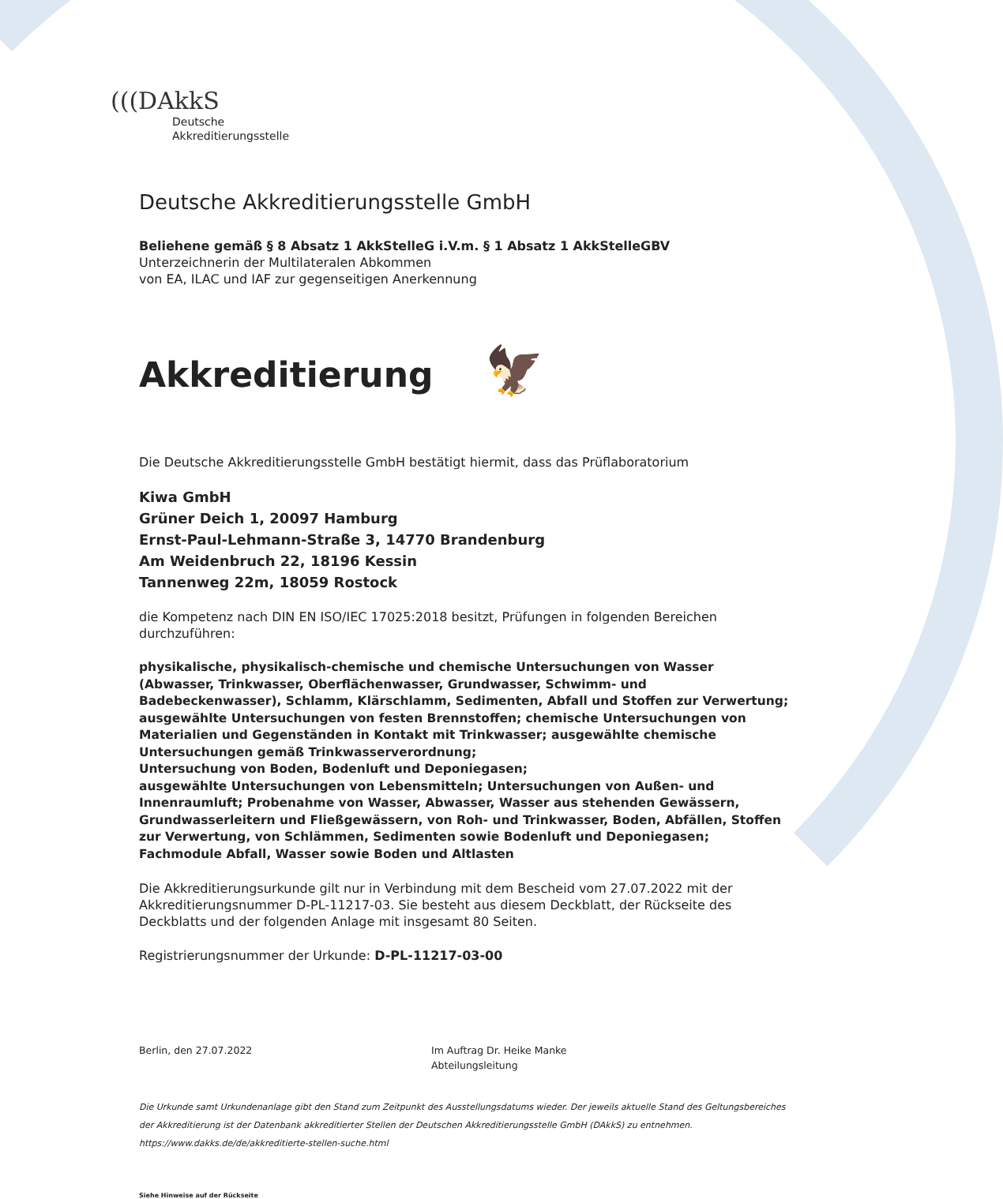(((DAkkS
Deutsche
Akkreditierungsstelle
Deutsche Akkreditierungsstelle GmbH
Beliehene gemäß § 8 Absatz 1 AkkStelleG i.V.m. § 1 Absatz 1 AkkStelleGBV
Unterzeichnerin der Multilateralen Abkommen
von EA, ILAC und IAF zur gegenseitigen Anerkennung
Akkreditierung 🦅
Die Deutsche Akkreditierungsstelle GmbH bestätigt hiermit, dass das Prüflaboratorium
Kiwa GmbH
Grüner Deich 1, 20097 Hamburg
Ernst-Paul-Lehmann-Straße 3, 14770 Brandenburg
Am Weidenbruch 22, 18196 Kessin
Tannenweg 22m, 18059 Rostock
die Kompetenz nach DIN EN ISO/IEC 17025:2018 besitzt, Prüfungen in folgenden Bereichen durchzuführen:
physikalische, physikalisch-chemische und chemische Untersuchungen von Wasser (Abwasser, Trinkwasser, Oberflächenwasser, Grundwasser, Schwimm- und Badebeckenwasser), Schlamm, Klärschlamm, Sedimenten, Abfall und Stoffen zur Verwertung; ausgewählte Untersuchungen von festen Brennstoffen; chemische Untersuchungen von Materialien und Gegenständen in Kontakt mit Trinkwasser; ausgewählte chemische Untersuchungen gemäß Trinkwasserverordnung;
Untersuchung von Boden, Bodenluft und Deponiegasen;
ausgewählte Untersuchungen von Lebensmitteln; Untersuchungen von Außen- und Innenraumluft; Probenahme von Wasser, Abwasser, Wasser aus stehenden Gewässern, Grundwasserleitern und Fließgewässern, von Roh- und Trinkwasser, Boden, Abfällen, Stoffen zur Verwertung, von Schlämmen, Sedimenten sowie Bodenluft und Deponiegasen;
Fachmodule Abfall, Wasser sowie Boden und Altlasten
Die Akkreditierungsurkunde gilt nur in Verbindung mit dem Bescheid vom 27.07.2022 mit der Akkreditierungsnummer D-PL-11217-03. Sie besteht aus diesem Deckblatt, der Rückseite des Deckblatts und der folgenden Anlage mit insgesamt 80 Seiten.
Registrierungsnummer der Urkunde: D-PL-11217-03-00
Berlin, den 27.07.2022 Im Auftrag Dr. Heike Manke
Abteilungsleitung
Die Urkunde samt Urkundenanlage gibt den Stand zum Zeitpunkt des Ausstellungsdatums wieder. Der jeweils aktuelle Stand des Geltungsbereiches der Akkreditierung ist der Datenbank akkreditierter Stellen der Deutschen Akkreditierungsstelle GmbH (DAkkS) zu entnehmen. https://www.dakks.de/de/akkreditierte-stellen-suche.html
Siehe Hinweise auf der Rückseite